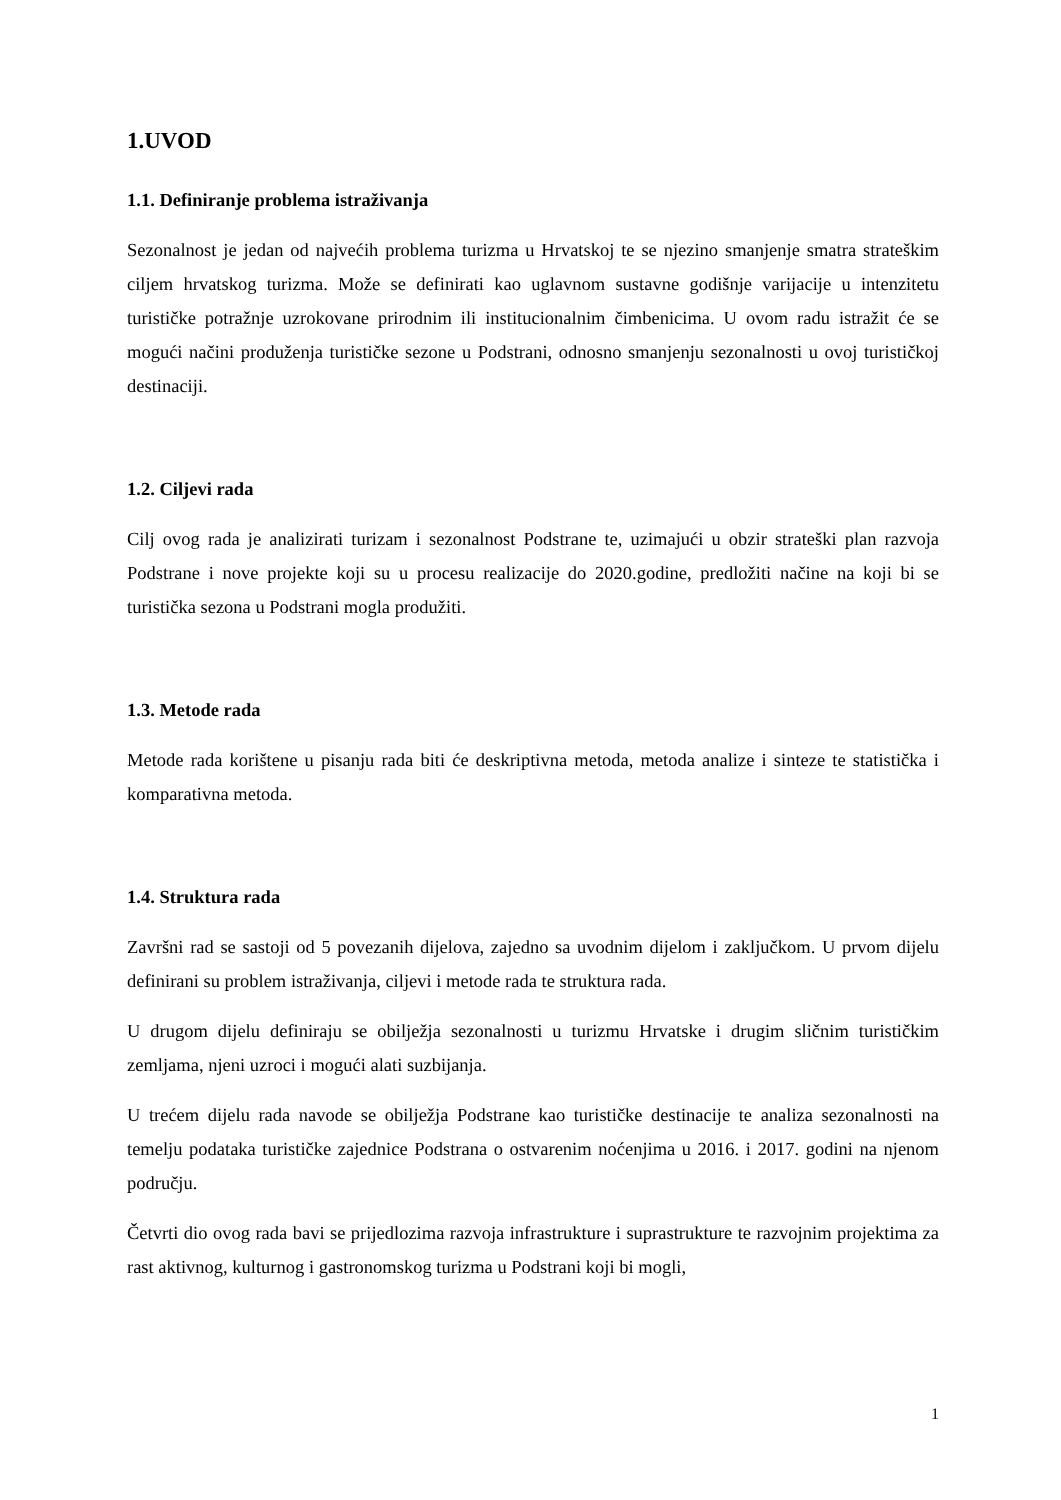1.UVOD
1.1. Definiranje problema istraživanja
Sezonalnost je jedan od najvećih problema turizma u Hrvatskoj te se njezino smanjenje smatra strateškim ciljem hrvatskog turizma. Može se definirati kao uglavnom sustavne godišnje varijacije u intenzitetu turističke potražnje uzrokovane prirodnim ili institucionalnim čimbenicima. U ovom radu istražit će se mogući načini produženja turističke sezone u Podstrani, odnosno smanjenju sezonalnosti u ovoj turističkoj destinaciji.
1.2. Ciljevi rada
Cilj ovog rada je analizirati turizam i sezonalnost Podstrane te, uzimajući u obzir strateški plan razvoja Podstrane i nove projekte koji su u procesu realizacije do 2020.godine, predložiti načine na koji bi se turistička sezona u Podstrani mogla produžiti.
1.3. Metode rada
Metode rada korištene u pisanju rada biti će deskriptivna metoda, metoda analize i sinteze te statistička i komparativna metoda.
1.4. Struktura rada
Završni rad se sastoji od 5 povezanih dijelova, zajedno sa uvodnim dijelom i zaključkom. U prvom dijelu definirani su problem istraživanja, ciljevi i metode rada te struktura rada.
U drugom dijelu definiraju se obilježja sezonalnosti u turizmu Hrvatske i drugim sličnim turističkim zemljama, njeni uzroci i mogući alati suzbijanja.
U trećem dijelu rada navode se obilježja Podstrane kao turističke destinacije te analiza sezonalnosti na temelju podataka turističke zajednice Podstrana o ostvarenim noćenjima u 2016. i 2017. godini na njenom području.
Četvrti dio ovog rada bavi se prijedlozima razvoja infrastrukture i suprastrukture te razvojnim projektima za rast aktivnog, kulturnog i gastronomskog turizma u Podstrani koji bi mogli,
1